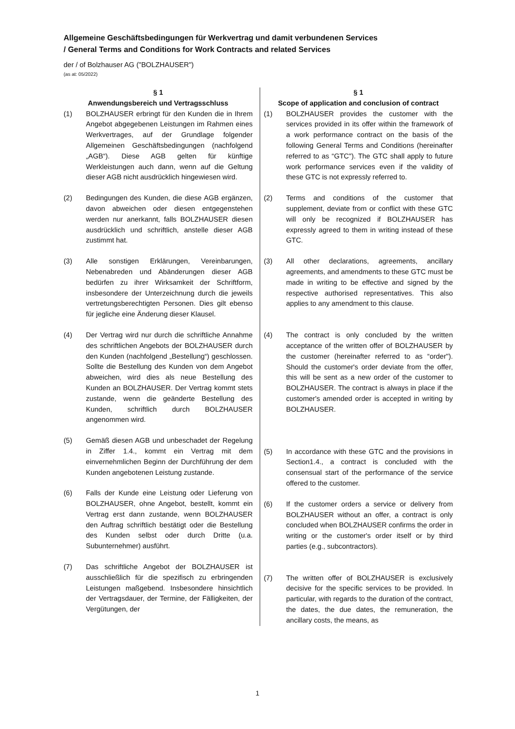Allgemeine Geschäftsbedingungen für Werkvertrag und damit verbundenen Services
/ General Terms and Conditions for Work Contracts and related Services
der / of Bolzhauser AG ("BOLZHAUSER")
(as at: 05/2022)
§ 1
Anwendungsbereich und Vertragsschluss
(1) BOLZHAUSER erbringt für den Kunden die in Ihrem Angebot abgegebenen Leistungen im Rahmen eines Werkvertrages, auf der Grundlage folgender Allgemeinen Geschäftsbedingungen (nachfolgend „AGB“). Diese AGB gelten für künftige Werkleistungen auch dann, wenn auf die Geltung dieser AGB nicht ausdrücklich hingewiesen wird.
(2) Bedingungen des Kunden, die diese AGB ergänzen, davon abweichen oder diesen entgegenstehen werden nur anerkannt, falls BOLZHAUSER diesen ausdrücklich und schriftlich, anstelle dieser AGB zustimmt hat.
(3) Alle sonstigen Erklärungen, Vereinbarungen, Nebenabreden und Abänderungen dieser AGB bedürfen zu ihrer Wirksamkeit der Schriftform, insbesondere der Unterzeichnung durch die jeweils vertretungsberechtigten Personen. Dies gilt ebenso für jegliche eine Änderung dieser Klausel.
(4) Der Vertrag wird nur durch die schriftliche Annahme des schriftlichen Angebots der BOLZHAUSER durch den Kunden (nachfolgend „Bestellung“) geschlossen. Sollte die Bestellung des Kunden von dem Angebot abweichen, wird dies als neue Bestellung des Kunden an BOLZHAUSER. Der Vertrag kommt stets zustande, wenn die geänderte Bestellung des Kunden, schriftlich durch BOLZHAUSER angenommen wird.
(5) Gemäß diesen AGB und unbeschadet der Regelung in Ziffer 1.4., kommt ein Vertrag mit dem einvernehmlichen Beginn der Durchführung der dem Kunden angebotenen Leistung zustande.
(6) Falls der Kunde eine Leistung oder Lieferung von BOLZHAUSER, ohne Angebot, bestellt, kommt ein Vertrag erst dann zustande, wenn BOLZHAUSER den Auftrag schriftlich bestätigt oder die Bestellung des Kunden selbst oder durch Dritte (u.a. Subunternehmer) ausführt.
(7) Das schriftliche Angebot der BOLZHAUSER ist ausschließlich für die spezifisch zu erbringenden Leistungen maßgebend. Insbesondere hinsichtlich der Vertragsdauer, der Termine, der Fälligkeiten, der Vergütungen, der
§ 1
Scope of application and conclusion of contract
(1) BOLZHAUSER provides the customer with the services provided in its offer within the framework of a work performance contract on the basis of the following General Terms and Conditions (hereinafter referred to as “GTC"). The GTC shall apply to future work performance services even if the validity of these GTC is not expressly referred to.
(2) Terms and conditions of the customer that supplement, deviate from or conflict with these GTC will only be recognized if BOLZHAUSER has expressly agreed to them in writing instead of these GTC.
(3) All other declarations, agreements, ancillary agreements, and amendments to these GTC must be made in writing to be effective and signed by the respective authorised representatives. This also applies to any amendment to this clause.
(4) The contract is only concluded by the written acceptance of the written offer of BOLZHAUSER by the customer (hereinafter referred to as “order"). Should the customer's order deviate from the offer, this will be sent as a new order of the customer to BOLZHAUSER. The contract is always in place if the customer's amended order is accepted in writing by BOLZHAUSER.
(5) In accordance with these GTC and the provisions in Section1.4., a contract is concluded with the consensual start of the performance of the service offered to the customer.
(6) If the customer orders a service or delivery from BOLZHAUSER without an offer, a contract is only concluded when BOLZHAUSER confirms the order in writing or the customer's order itself or by third parties (e.g., subcontractors).
(7) The written offer of BOLZHAUSER is exclusively decisive for the specific services to be provided. In particular, with regards to the duration of the contract, the dates, the due dates, the remuneration, the ancillary costs, the means, as
1